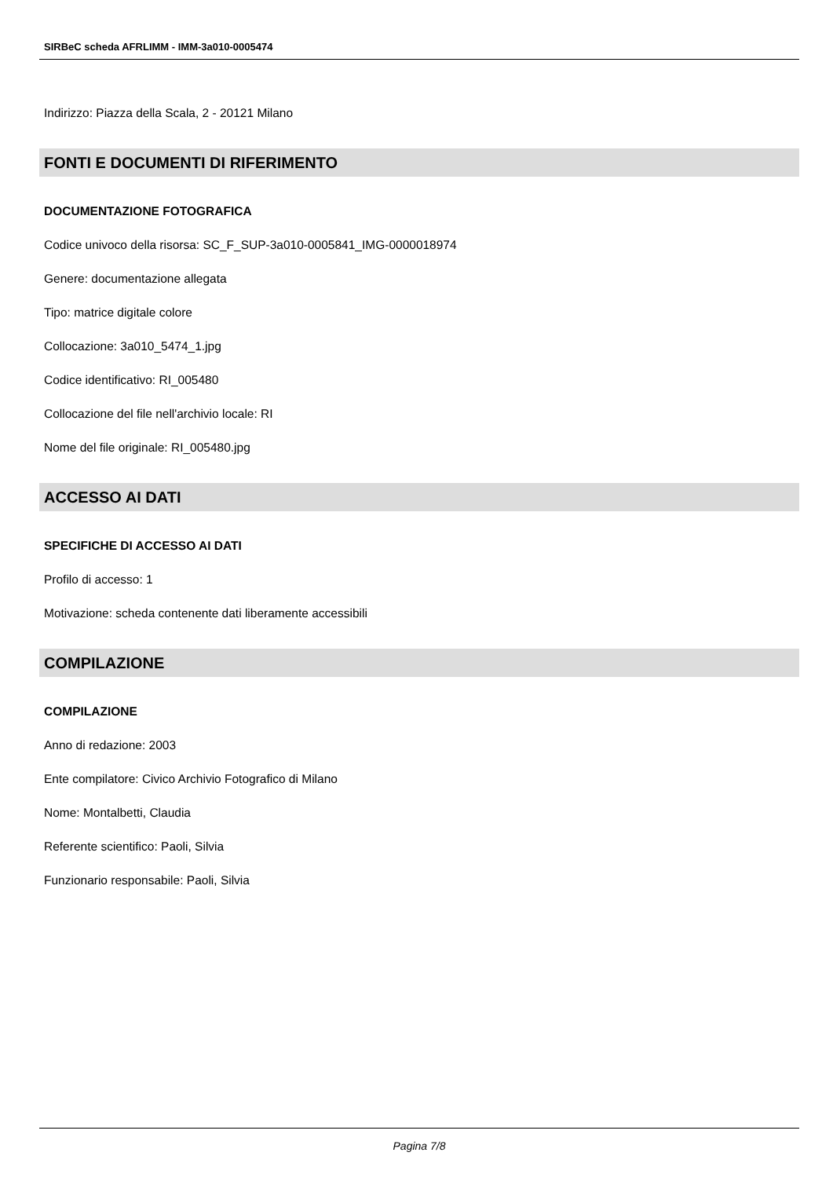SIRBeC scheda AFRLIMM - IMM-3a010-0005474
Indirizzo: Piazza della Scala, 2 - 20121 Milano
FONTI E DOCUMENTI DI RIFERIMENTO
DOCUMENTAZIONE FOTOGRAFICA
Codice univoco della risorsa: SC_F_SUP-3a010-0005841_IMG-0000018974
Genere: documentazione allegata
Tipo: matrice digitale colore
Collocazione: 3a010_5474_1.jpg
Codice identificativo: RI_005480
Collocazione del file nell'archivio locale: RI
Nome del file originale: RI_005480.jpg
ACCESSO AI DATI
SPECIFICHE DI ACCESSO AI DATI
Profilo di accesso: 1
Motivazione: scheda contenente dati liberamente accessibili
COMPILAZIONE
COMPILAZIONE
Anno di redazione: 2003
Ente compilatore: Civico Archivio Fotografico di Milano
Nome: Montalbetti, Claudia
Referente scientifico: Paoli, Silvia
Funzionario responsabile: Paoli, Silvia
Pagina 7/8